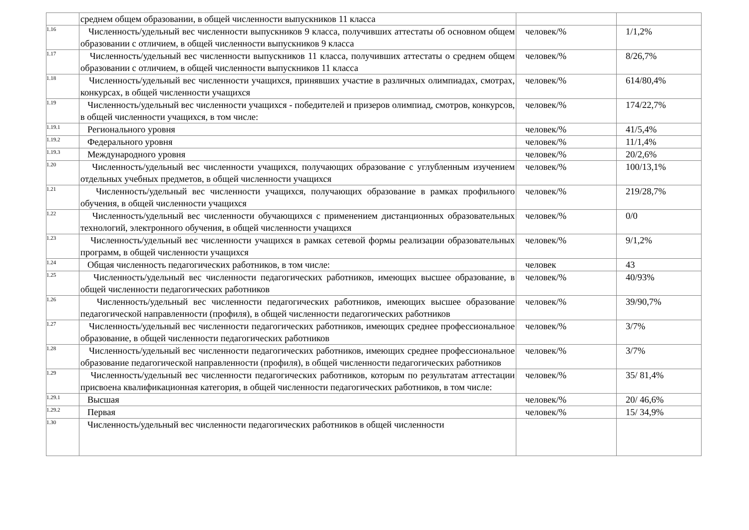| | среднем общем образовании, в общей численности выпускников 11 класса | | |
| 1.16 | Численность/удельный вес численности выпускников 9 класса, получивших аттестаты об основном общем образовании с отличием, в общей численности выпускников 9 класса | человек/% | 1/1,2% |
| 1.17 | Численность/удельный вес численности выпускников 11 класса, получивших аттестаты о среднем общем образовании с отличием, в общей численности выпускников 11 класса | человек/% | 8/26,7% |
| 1.18 | Численность/удельный вес численности учащихся, принявших участие в различных олимпиадах, смотрах, конкурсах, в общей численности учащихся | человек/% | 614/80,4% |
| 1.19 | Численность/удельный вес численности учащихся - победителей и призеров олимпиад, смотров, конкурсов, в общей численности учащихся, в том числе: | человек/% | 174/22,7% |
| 1.19.1 | Регионального уровня | человек/% | 41/5,4% |
| 1.19.2 | Федерального уровня | человек/% | 11/1,4% |
| 1.19.3 | Международного уровня | человек/% | 20/2,6% |
| 1.20 | Численность/удельный вес численности учащихся, получающих образование с углубленным изучением отдельных учебных предметов, в общей численности учащихся | человек/% | 100/13,1% |
| 1.21 | Численность/удельный вес численности учащихся, получающих образование в рамках профильного обучения, в общей численности учащихся | человек/% | 219/28,7% |
| 1.22 | Численность/удельный вес численности обучающихся с применением дистанционных образовательных технологий, электронного обучения, в общей численности учащихся | человек/% | 0/0 |
| 1.23 | Численность/удельный вес численности учащихся в рамках сетевой формы реализации образовательных программ, в общей численности учащихся | человек/% | 9/1,2% |
| 1.24 | Общая численность педагогических работников, в том числе: | человек | 43 |
| 1.25 | Численность/удельный вес численности педагогических работников, имеющих высшее образование, в общей численности педагогических работников | человек/% | 40/93% |
| 1.26 | Численность/удельный вес численности педагогических работников, имеющих высшее образование педагогической направленности (профиля), в общей численности педагогических работников | человек/% | 39/90,7% |
| 1.27 | Численность/удельный вес численности педагогических работников, имеющих среднее профессиональное образование, в общей численности педагогических работников | человек/% | 3/7% |
| 1.28 | Численность/удельный вес численности педагогических работников, имеющих среднее профессиональное образование педагогической направленности (профиля), в общей численности педагогических работников | человек/% | 3/7% |
| 1.29 | Численность/удельный вес численности педагогических работников, которым по результатам аттестации присвоена квалификационная категория, в общей численности педагогических работников, в том числе: | человек/% | 35/ 81,4% |
| 1.29.1 | Высшая | человек/% | 20/ 46,6% |
| 1.29.2 | Первая | человек/% | 15/ 34,9% |
| 1.30 | Численность/удельный вес численности педагогических работников в общей численности | | |